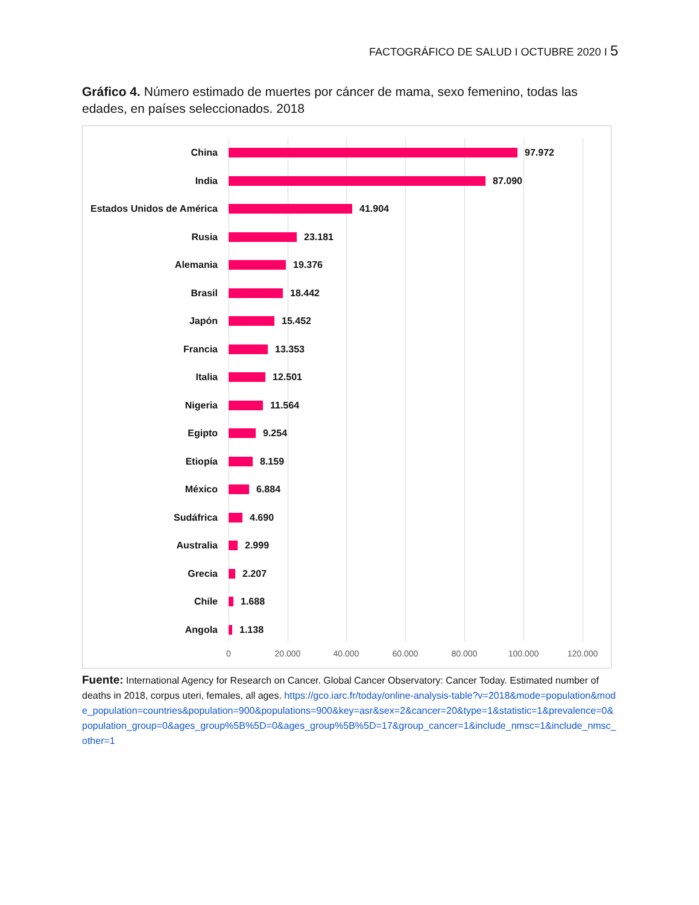FACTOGRÁFICO DE SALUD I OCTUBRE 2020 I 5
Gráfico 4. Número estimado de muertes por cáncer de mama, sexo femenino, todas las edades, en países seleccionados. 2018
China 97.972
India 87.090
Estados Unidos de América
41.904
Rusia 23.181
Alemania 19.376
Brasil 18.442
Japón 15.452
Francia 13.353
Italia 12.501
Nigeria 11.564
Egipto 9.254
Etiopía 8.159
México 6.884
Sudáfrica 4.690
Australia 2.999
Grecia 2.207
Chile 1.688
Angola 1.138
0 20.000 40.000 60.000 80.000 100.000 120.000
Fuente: International Agency for Research on Cancer. Global Cancer Observatory: Cancer Today. Estimated number of deaths in 2018, corpus uteri, females, all ages. https://gco.iarc.fr/today/online-analysis-table?v=2018&mode=population&mode_population=countries&population=900&populations=900&key=asr&sex=2&cancer=20&type=1&statistic=1&prevalence=0&population_group=0&ages_group%5B%5D=0&ages_group%5B%5D=17&group_cancer=1&include_nmsc=1&include_nmsc_other=1